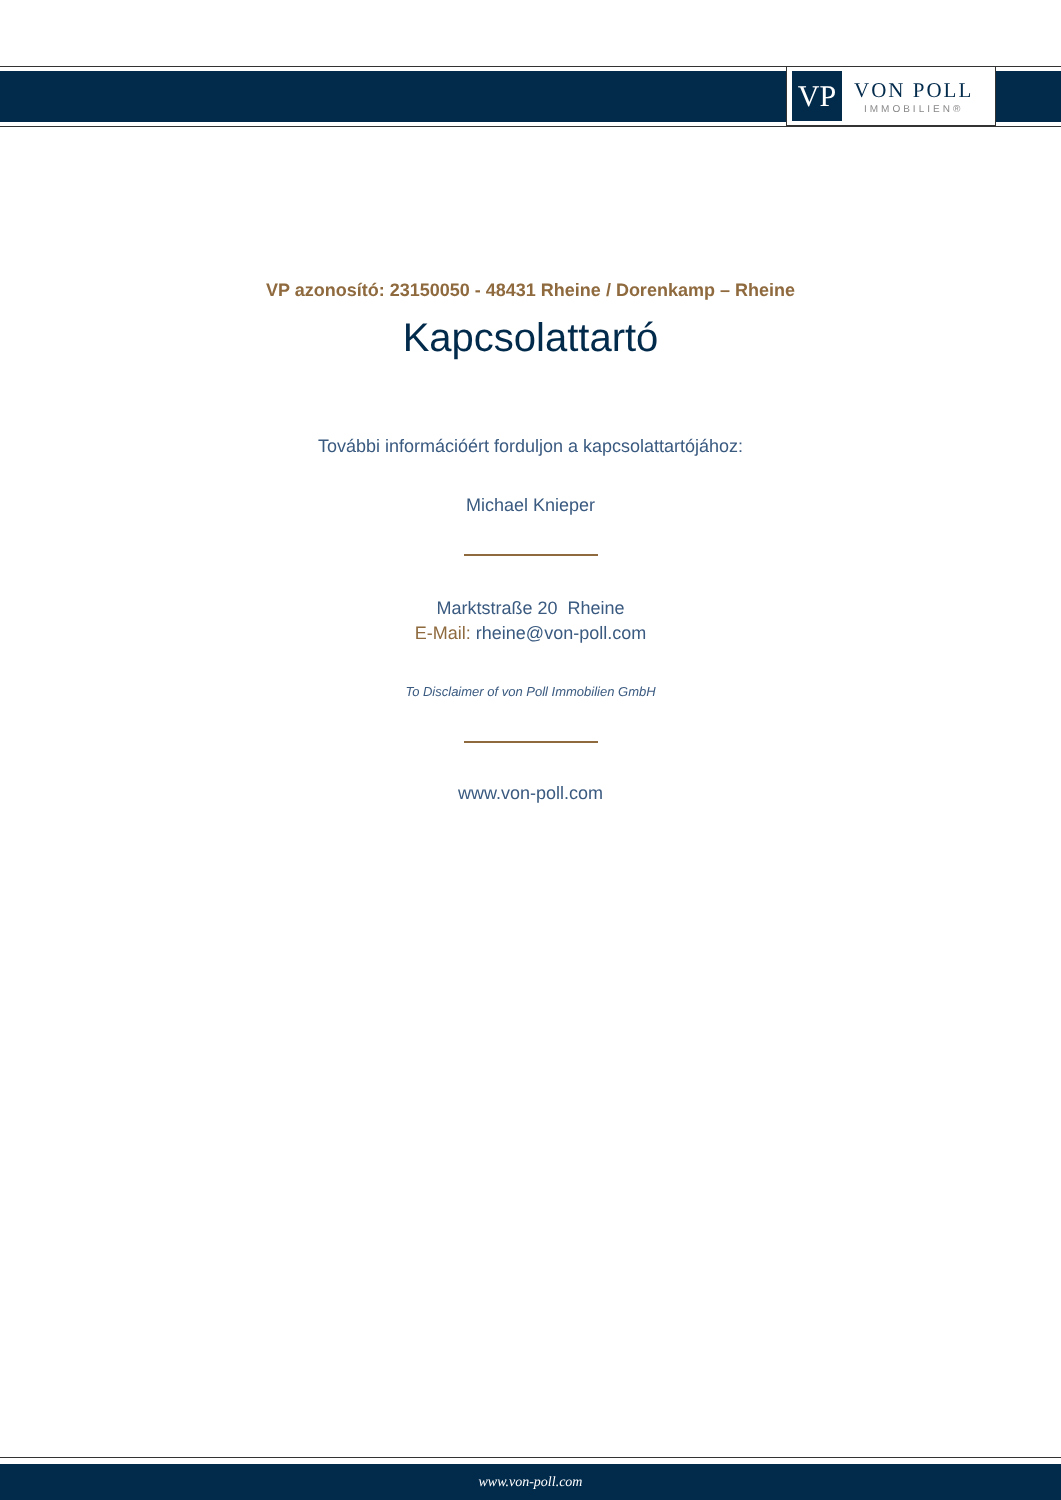VP
VON POLL
IMMOBILIEN®
VP azonosító: 23150050 - 48431 Rheine / Dorenkamp – Rheine
Kapcsolattartó
További információért forduljon a kapcsolattartójához:
Michael Knieper
Marktstraße 20 Rheine
E-Mail: rheine@von-poll.com
To Disclaimer of von Poll Immobilien GmbH
www.von-poll.com
www.von-poll.com